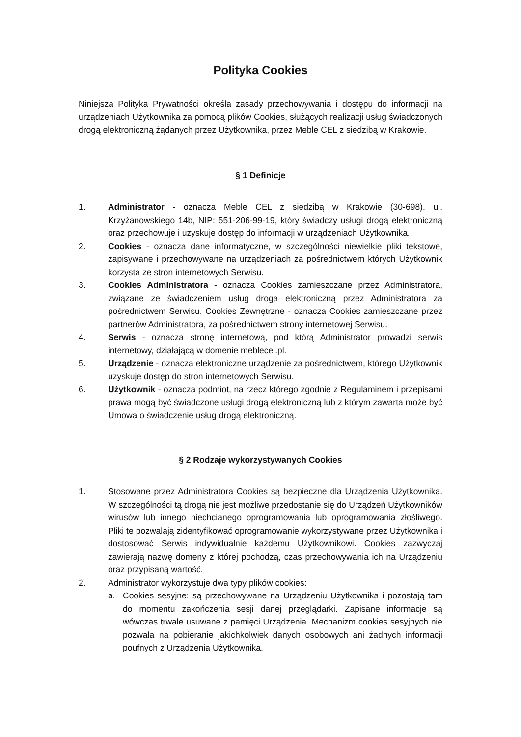Polityka Cookies
Niniejsza Polityka Prywatności określa zasady przechowywania i dostępu do informacji na urządzeniach Użytkownika za pomocą plików Cookies, służących realizacji usług świadczonych drogą elektroniczną żądanych przez Użytkownika, przez Meble CEL z siedzibą w Krakowie.
§ 1 Definicje
1. Administrator - oznacza Meble CEL z siedzibą w Krakowie (30-698), ul. Krzyżanowskiego 14b, NIP: 551-206-99-19, który świadczy usługi drogą elektroniczną oraz przechowuje i uzyskuje dostęp do informacji w urządzeniach Użytkownika.
2. Cookies - oznacza dane informatyczne, w szczególności niewielkie pliki tekstowe, zapisywane i przechowywane na urządzeniach za pośrednictwem których Użytkownik korzysta ze stron internetowych Serwisu.
3. Cookies Administratora - oznacza Cookies zamieszczane przez Administratora, związane ze świadczeniem usług droga elektroniczną przez Administratora za pośrednictwem Serwisu. Cookies Zewnętrzne - oznacza Cookies zamieszczane przez partnerów Administratora, za pośrednictwem strony internetowej Serwisu.
4. Serwis - oznacza stronę internetową, pod którą Administrator prowadzi serwis internetowy, działającą w domenie meblecel.pl.
5. Urządzenie - oznacza elektroniczne urządzenie za pośrednictwem, którego Użytkownik uzyskuje dostęp do stron internetowych Serwisu.
6. Użytkownik - oznacza podmiot, na rzecz którego zgodnie z Regulaminem i przepisami prawa mogą być świadczone usługi drogą elektroniczną lub z którym zawarta może być Umowa o świadczenie usług drogą elektroniczną.
§ 2 Rodzaje wykorzystywanych Cookies
1. Stosowane przez Administratora Cookies są bezpieczne dla Urządzenia Użytkownika. W szczególności tą drogą nie jest możliwe przedostanie się do Urządzeń Użytkowników wirusów lub innego niechcianego oprogramowania lub oprogramowania złośliwego. Pliki te pozwalają zidentyfikować oprogramowanie wykorzystywane przez Użytkownika i dostosować Serwis indywidualnie każdemu Użytkownikowi. Cookies zazwyczaj zawierają nazwę domeny z której pochodzą, czas przechowywania ich na Urządzeniu oraz przypisaną wartość.
2. Administrator wykorzystuje dwa typy plików cookies:
a. Cookies sesyjne: są przechowywane na Urządzeniu Użytkownika i pozostają tam do momentu zakończenia sesji danej przeglądarki. Zapisane informacje są wówczas trwale usuwane z pamięci Urządzenia. Mechanizm cookies sesyjnych nie pozwala na pobieranie jakichkolwiek danych osobowych ani żadnych informacji poufnych z Urządzenia Użytkownika.